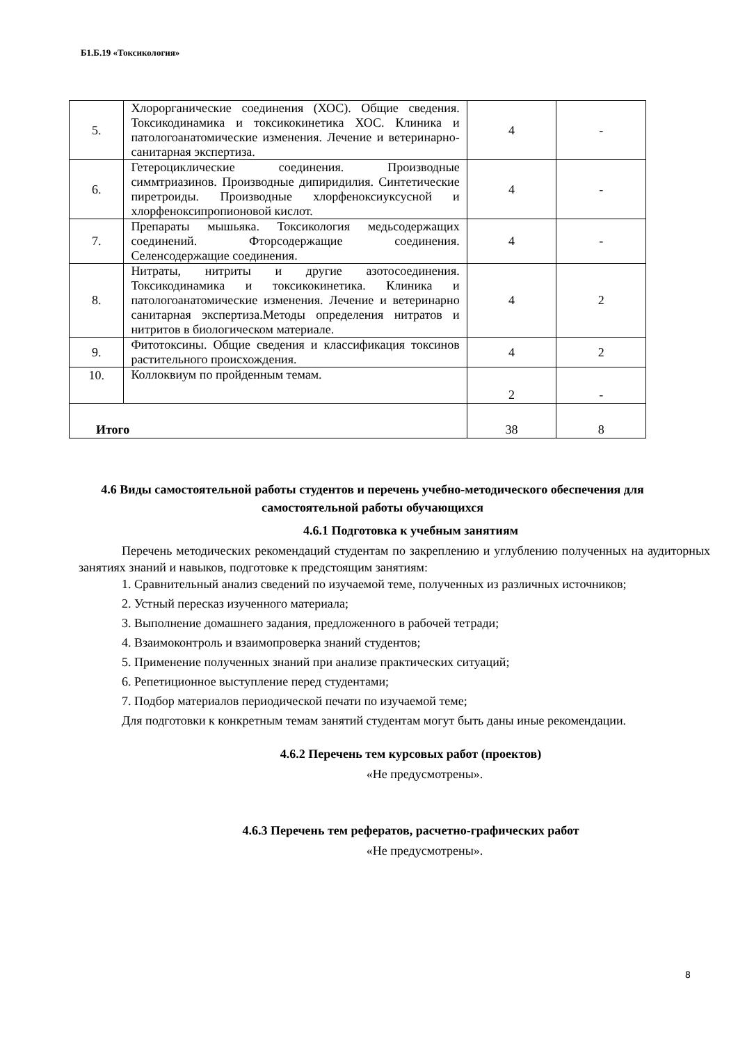Б1.Б.19 «Токсикология»
| 5. | Хлорорганические соединения (ХОС). Общие сведения. Токсикодинамика и токсикокинетика ХОС. Клиника и патологоанатомические изменения. Лечение и ветеринарно-санитарная экспертиза. | 4 | - |
| 6. | Гетероциклические соединения. Производные симмтриазинов. Производные дипиридилия. Синтетические пиретроиды. Производные хлорфеноксиуксусной и хлорфеноксипропионовой кислот. | 4 | - |
| 7. | Препараты мышьяка. Токсикология медьсодержащих соединений. Фторсодержащие соединения. Селенсодержащие соединения. | 4 | - |
| 8. | Нитраты, нитриты и другие азотосоединения. Токсикодинамика и токсикокинетика. Клиника и патологоанатомические изменения. Лечение и ветеринарно санитарная экспертиза.Методы определения нитратов и нитритов в биологическом материале. | 4 | 2 |
| 9. | Фитотоксины. Общие сведения и классификация токсинов растительного происхождения. | 4 | 2 |
| 10. | Коллоквиум по пройденным темам. | 2 | - |
| Итого | | 38 | 8 |
4.6 Виды самостоятельной работы студентов и перечень учебно-методического обеспечения для самостоятельной работы обучающихся
4.6.1 Подготовка к учебным занятиям
Перечень методических рекомендаций студентам по закреплению и углублению полученных на аудиторных занятиях знаний и навыков, подготовке к предстоящим занятиям:
1. Сравнительный анализ сведений по изучаемой теме, полученных из различных источников;
2. Устный пересказ изученного материала;
3. Выполнение домашнего задания, предложенного в рабочей тетради;
4. Взаимоконтроль и взаимопроверка знаний студентов;
5. Применение полученных знаний при анализе практических ситуаций;
6. Репетиционное выступление перед студентами;
7. Подбор материалов периодической печати по изучаемой теме;
Для подготовки к конкретным темам занятий студентам могут быть даны иные рекомендации.
4.6.2 Перечень тем курсовых работ (проектов)
«Не предусмотрены».
4.6.3 Перечень тем рефератов, расчетно-графических работ
«Не предусмотрены».
8